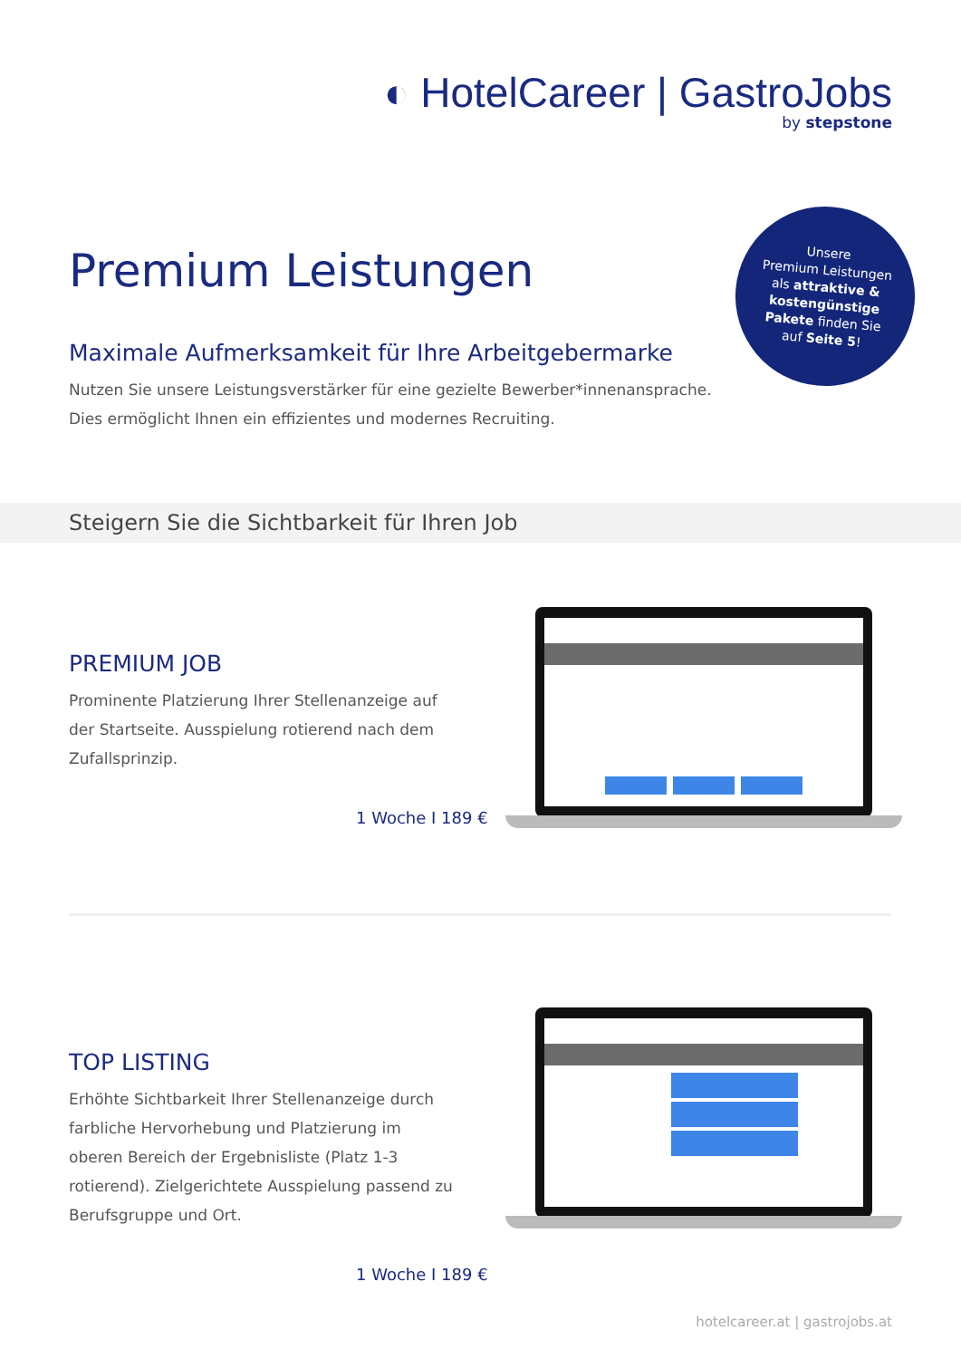◐ HotelCareer | GastroJobs
by stepstone
Premium Leistungen
Unsere
Premium Leistungen
als attraktive &
kostengünstige
Pakete finden Sie
auf Seite 5!
Maximale Aufmerksamkeit für Ihre Arbeitgebermarke
Nutzen Sie unsere Leistungsverstärker für eine gezielte Bewerber*innenansprache. Dies ermöglicht Ihnen ein effizientes und modernes Recruiting.
Steigern Sie die Sichtbarkeit für Ihren Job
PREMIUM JOB
Prominente Platzierung Ihrer Stellenanzeige auf der Startseite. Ausspielung rotierend nach dem Zufallsprinzip.
1 Woche I 189 €
TOP LISTING
Erhöhte Sichtbarkeit Ihrer Stellenanzeige durch farbliche Hervorhebung und Platzierung im oberen Bereich der Ergebnisliste (Platz 1-3 rotierend). Zielgerichtete Ausspielung passend zu Berufsgruppe und Ort.
1 Woche I 189 €
hotelcareer.at | gastrojobs.at